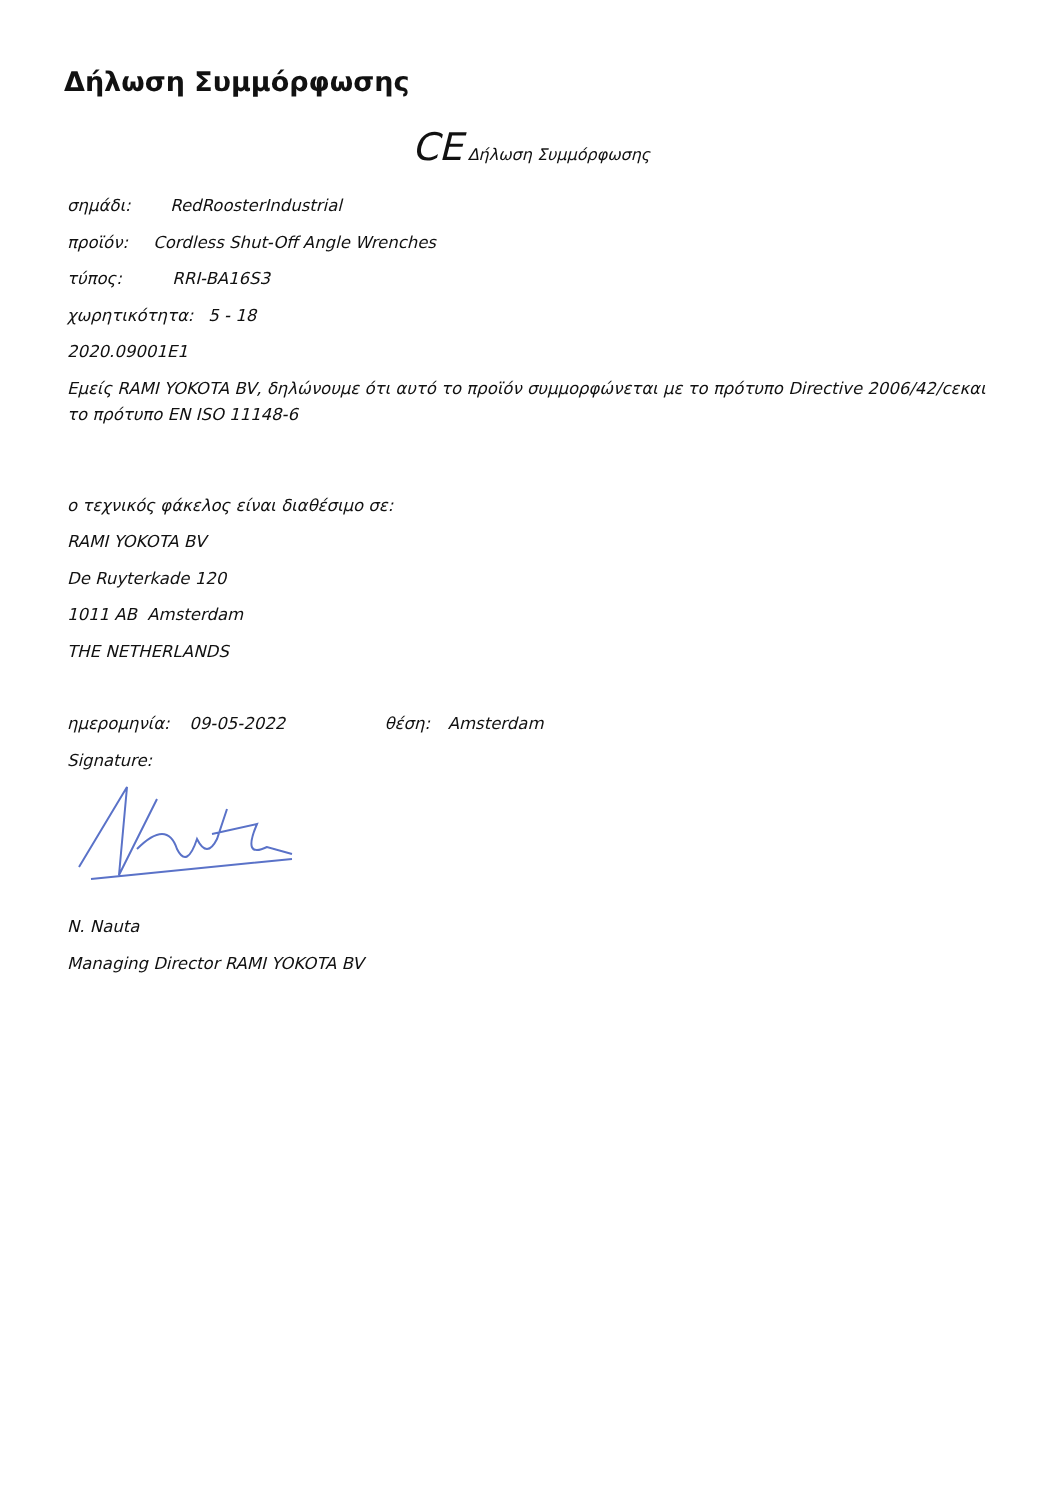Δήλωση Συμμόρφωσης
CE Δήλωση Συμμόρφωσης
σημάδι: RedRoosterIndustrial
προϊόν: Cordless Shut-Off Angle Wrenches
τύπος: RRI-BA16S3
χωρητικότητα: 5 - 18
2020.09001E1
Εμείς RAMI YOKOTA BV, δηλώνουμε ότι αυτό το προϊόν συμμορφώνεται με το πρότυπο Directive 2006/42/cεκαι το πρότυπο EN ISO 11148-6
ο τεχνικός φάκελος είναι διαθέσιμο σε:
RAMI YOKOTA BV
De Ruyterkade 120
1011 AB Amsterdam
THE NETHERLANDS
ημερομηνία: 09-05-2022 θέση: Amsterdam
Signature:
N. Nauta
Managing Director RAMI YOKOTA BV